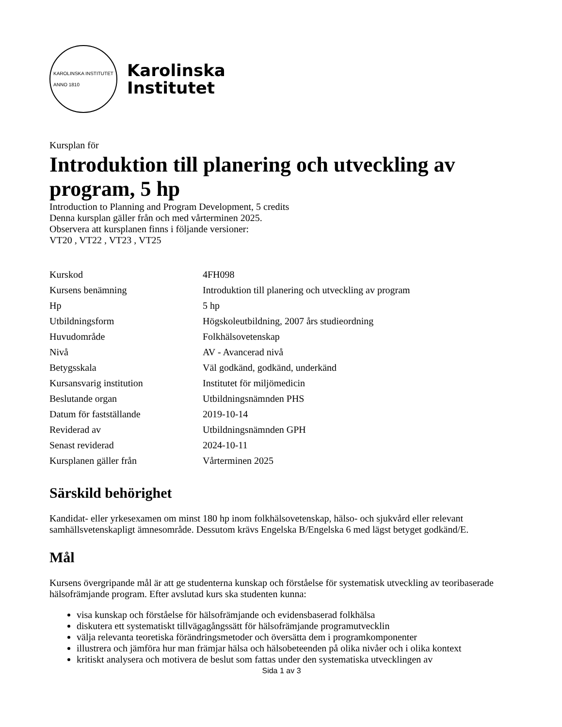KAROLINSKA INSTITUTET
ANNO 1810
Karolinska
Institutet
Kursplan för
Introduktion till planering och utveckling av program, 5 hp
Introduction to Planning and Program Development, 5 credits
Denna kursplan gäller från och med vårterminen 2025.
Observera att kursplanen finns i följande versioner:
VT20 , VT22 , VT23 , VT25
| Kurskod | 4FH098 |
| Kursens benämning | Introduktion till planering och utveckling av program |
| Hp | 5 hp |
| Utbildningsform | Högskoleutbildning, 2007 års studieordning |
| Huvudområde | Folkhälsovetenskap |
| Nivå | AV - Avancerad nivå |
| Betygsskala | Väl godkänd, godkänd, underkänd |
| Kursansvarig institution | Institutet för miljömedicin |
| Beslutande organ | Utbildningsnämnden PHS |
| Datum för fastställande | 2019-10-14 |
| Reviderad av | Utbildningsnämnden GPH |
| Senast reviderad | 2024-10-11 |
| Kursplanen gäller från | Vårterminen 2025 |
Särskild behörighet
Kandidat- eller yrkesexamen om minst 180 hp inom folkhälsovetenskap, hälso- och sjukvård eller relevant samhällsvetenskapligt ämnesområde. Dessutom krävs Engelska B/Engelska 6 med lägst betyget godkänd/E.
Mål
Kursens övergripande mål är att ge studenterna kunskap och förståelse för systematisk utveckling av teoribaserade hälsofrämjande program. Efter avslutad kurs ska studenten kunna:
visa kunskap och förståelse för hälsofrämjande och evidensbaserad folkhälsa
diskutera ett systematiskt tillvägagångssätt för hälsofrämjande programutvecklin
välja relevanta teoretiska förändringsmetoder och översätta dem i programkomponenter
illustrera och jämföra hur man främjar hälsa och hälsobeteenden på olika nivåer och i olika kontext
kritiskt analysera och motivera de beslut som fattas under den systematiska utvecklingen av
Sida 1 av 3